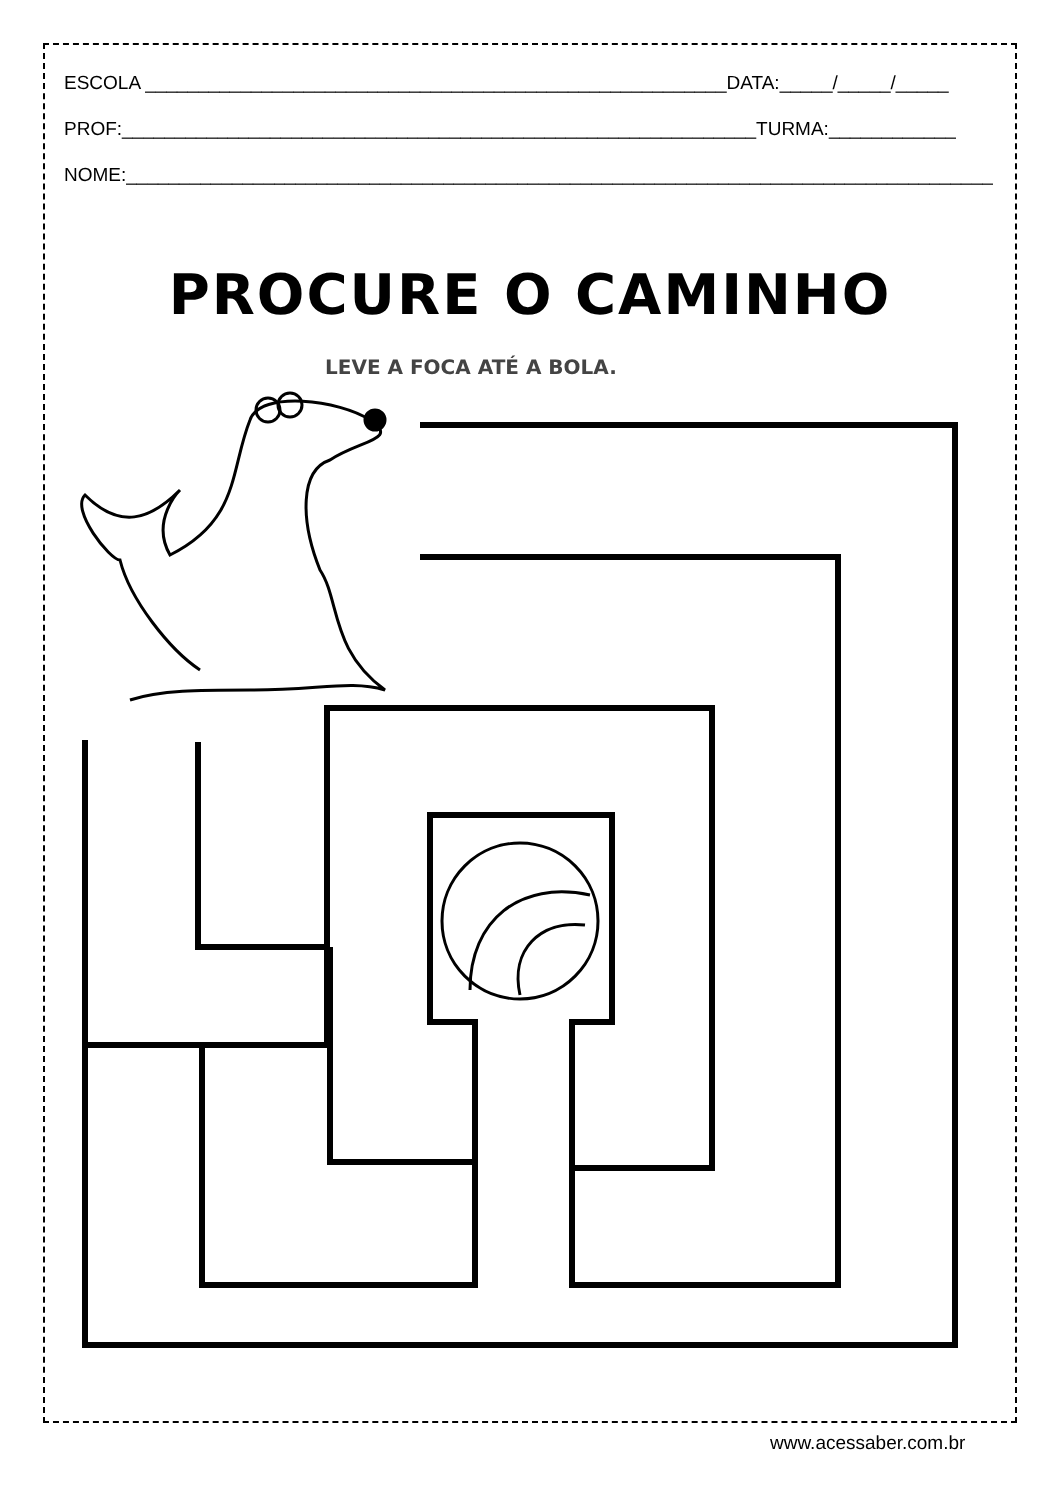ESCOLA _______________________________________________________DATA:_____/_____/_____
PROF:____________________________________________________________TURMA:____________
NOME:__________________________________________________________________________________
PROCURE O CAMINHO
LEVE A FOCA ATÉ A BOLA.
www.acessaber.com.br